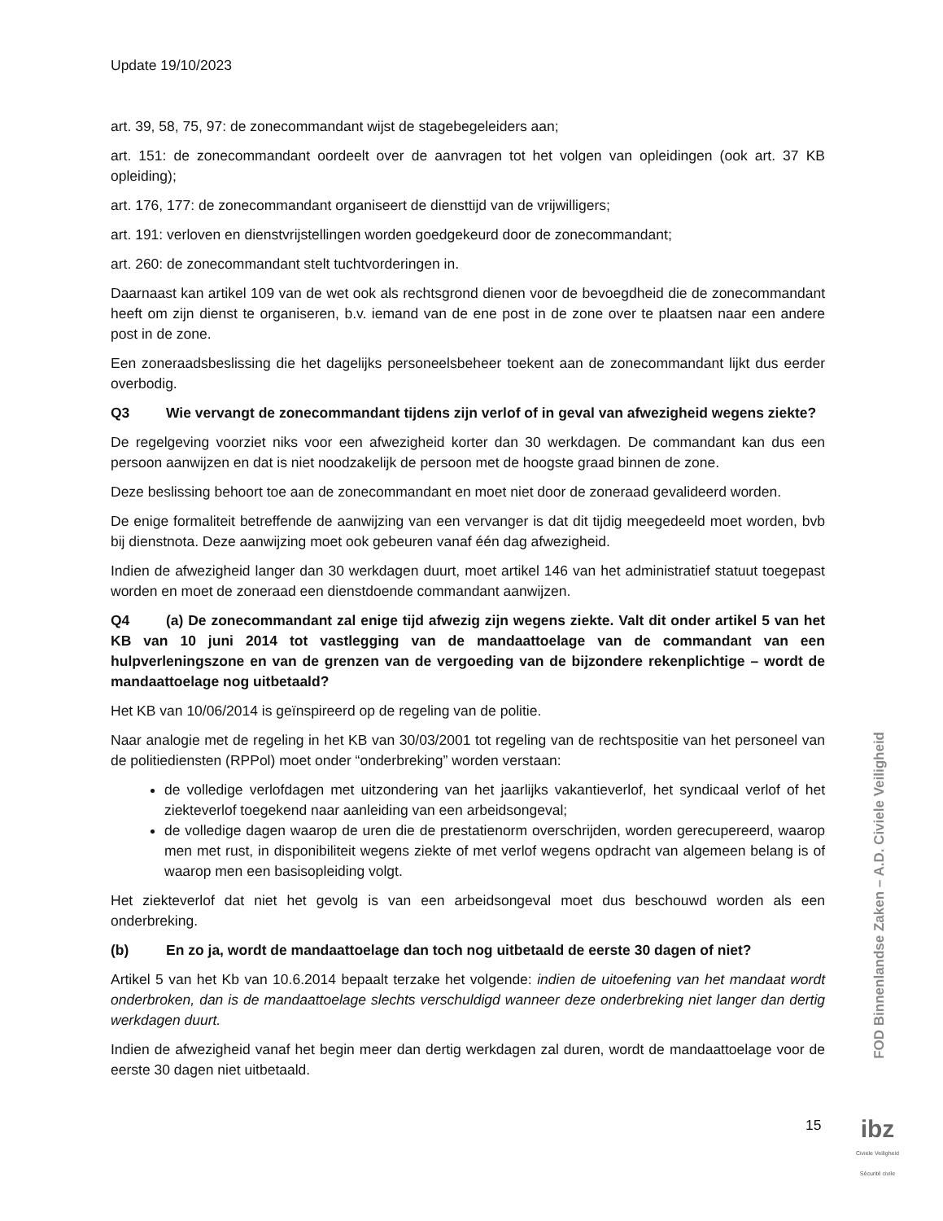Update 19/10/2023
art. 39, 58, 75, 97: de zonecommandant wijst de stagebegeleiders aan;
art. 151: de zonecommandant oordeelt over de aanvragen tot het volgen van opleidingen (ook art. 37 KB opleiding);
art. 176, 177: de zonecommandant organiseert de diensttijd van de vrijwilligers;
art. 191: verloven en dienstvrijstellingen worden goedgekeurd door de zonecommandant;
art. 260: de zonecommandant stelt tuchtvorderingen in.
Daarnaast kan artikel 109 van de wet ook als rechtsgrond dienen voor de bevoegdheid die de zonecommandant heeft om zijn dienst te organiseren, b.v. iemand van de ene post in de zone over te plaatsen naar een andere post in de zone.
Een zoneraadsbeslissing die het dagelijks personeelsbeheer toekent aan de zonecommandant lijkt dus eerder overbodig.
Q3 Wie vervangt de zonecommandant tijdens zijn verlof of in geval van afwezigheid wegens ziekte?
De regelgeving voorziet niks voor een afwezigheid korter dan 30 werkdagen. De commandant kan dus een persoon aanwijzen en dat is niet noodzakelijk de persoon met de hoogste graad binnen de zone.
Deze beslissing behoort toe aan de zonecommandant en moet niet door de zoneraad gevalideerd worden.
De enige formaliteit betreffende de aanwijzing van een vervanger is dat dit tijdig meegedeeld moet worden, bvb bij dienstnota. Deze aanwijzing moet ook gebeuren vanaf één dag afwezigheid.
Indien de afwezigheid langer dan 30 werkdagen duurt, moet artikel 146 van het administratief statuut toegepast worden en moet de zoneraad een dienstdoende commandant aanwijzen.
Q4 (a) De zonecommandant zal enige tijd afwezig zijn wegens ziekte. Valt dit onder artikel 5 van het KB van 10 juni 2014 tot vastlegging van de mandaattoelage van de commandant van een hulpverleningszone en van de grenzen van de vergoeding van de bijzondere rekenplichtige – wordt de mandaattoelage nog uitbetaald?
Het KB van 10/06/2014 is geïnspireerd op de regeling van de politie.
Naar analogie met de regeling in het KB van 30/03/2001 tot regeling van de rechtspositie van het personeel van de politiediensten (RPPol) moet onder “onderbreking” worden verstaan:
de volledige verlofdagen met uitzondering van het jaarlijks vakantieverlof, het syndicaal verlof of het ziekteverlof toegekend naar aanleiding van een arbeidsongeval;
de volledige dagen waarop de uren die de prestatienorm overschrijden, worden gerecupereerd, waarop men met rust, in disponibiliteit wegens ziekte of met verlof wegens opdracht van algemeen belang is of waarop men een basisopleiding volgt.
Het ziekteverlof dat niet het gevolg is van een arbeidsongeval moet dus beschouwd worden als een onderbreking.
(b) En zo ja, wordt de mandaattoelage dan toch nog uitbetaald de eerste 30 dagen of niet?
Artikel 5 van het Kb van 10.6.2014 bepaalt terzake het volgende: indien de uitoefening van het mandaat wordt onderbroken, dan is de mandaattoelage slechts verschuldigd wanneer deze onderbreking niet langer dan dertig werkdagen duurt.
Indien de afwezigheid vanaf het begin meer dan dertig werkdagen zal duren, wordt de mandaattoelage voor de eerste 30 dagen niet uitbetaald.
FOD Binnenlandse Zaken – A.D. Civiele Veiligheid
15
ibz
Civiele Veiligheid
Sécurité civile